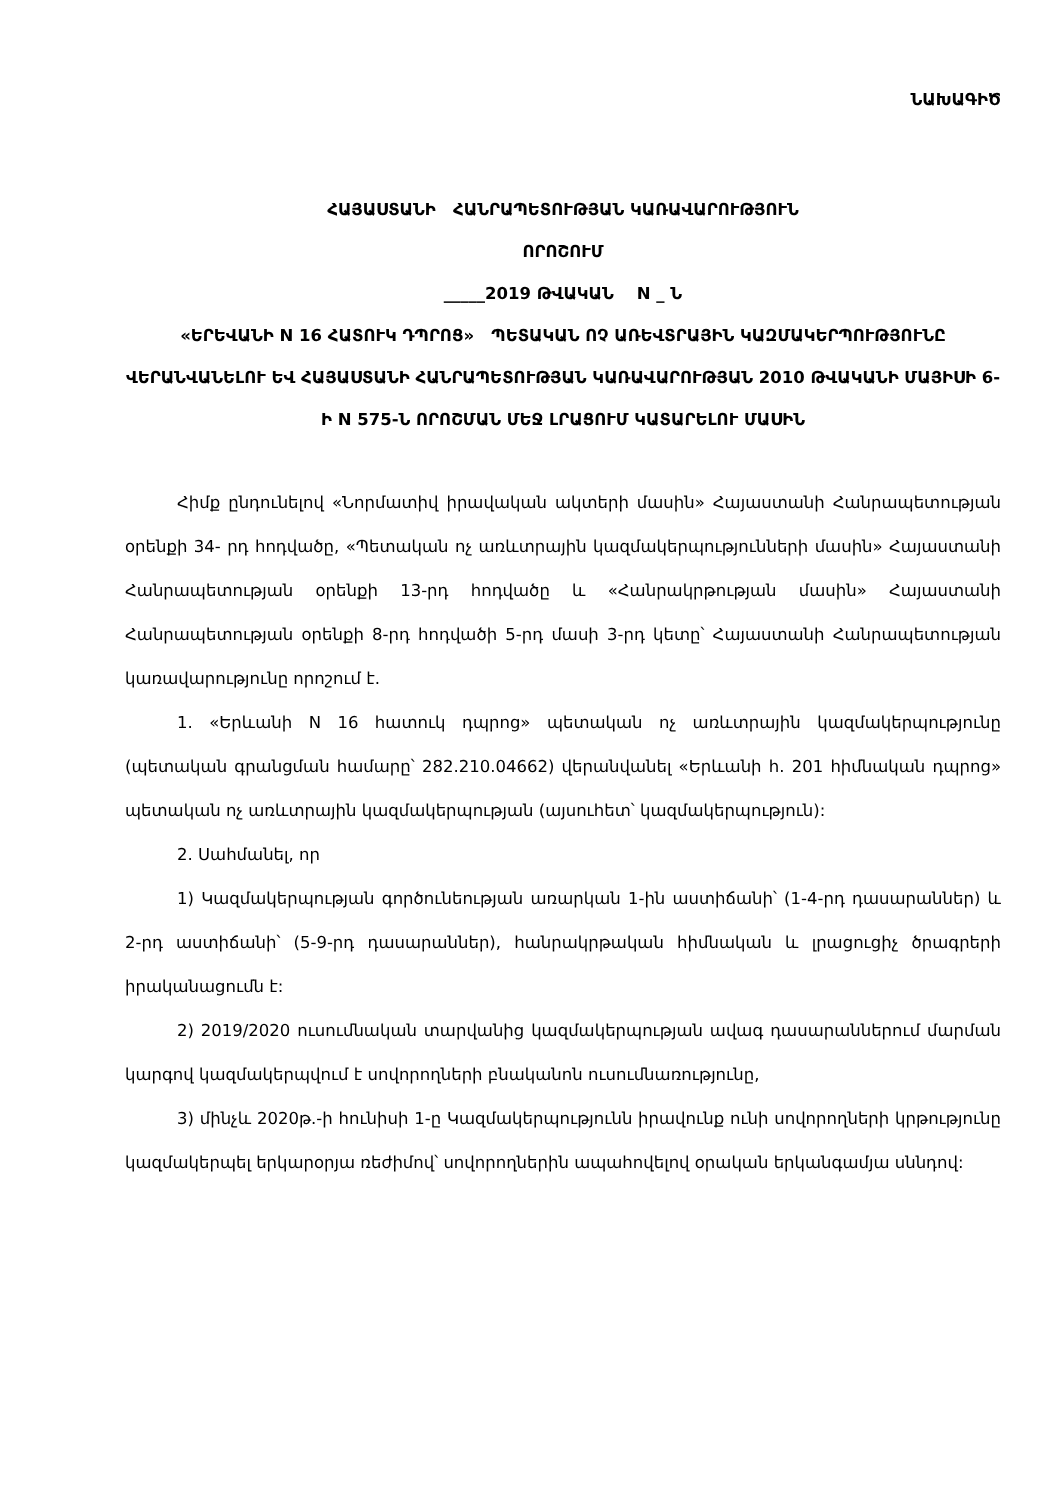ՆԱԽԱԳԻԾ
ՀԱՅԱՍՏԱՆԻ ՀԱՆՐԱՊԵՏՈՒԹՅԱՆ ԿԱՌԱՎԱՐՈՒԹՅՈՒՆ
ՈՐՈՇՈՒՄ
_____2019 ԹՎԱԿԱՆ N _ Ն
«ԵՐԵՎԱՆԻ N 16 ՀԱՏՈՒԿ ԴՊՐՈՑ» ՊԵՏԱԿԱՆ ՈՉ ԱՌԵՎՏՐԱՅԻՆ ԿԱԶՄԱԿԵՐՊՈՒԹՅՈՒՆԸ ՎԵՐԱՆՎԱՆԵԼՈՒ ԵՎ ՀԱՅԱՍՏԱՆԻ ՀԱՆՐԱՊԵՏՈՒԹՅԱՆ ԿԱՌԱՎԱՐՈՒԹՅԱՆ 2010 ԹՎԱԿԱՆԻ ՄԱՅԻՍԻ 6-Ի N 575-Ն ՈՐՈՇՄԱՆ ՄԵՋ ԼՐԱՑՈՒՄ ԿԱՏԱՐԵԼՈՒ ՄԱՍԻՆ
Հիմք ընդունելով «Նորմատիվ իրավական ակտերի մասին» Հայաստանի Հանրապետության օրենքի 34- րդ հոդվածը, «Պետական ոչ առևտրային կազմակերպությունների մասին» Հայաստանի Հանրապետության օրենքի 13-րդ հոդվածը և «Հանրակրթության մասին» Հայաստանի Հանրապետության օրենքի 8-րդ հոդվածի 5-րդ մասի 3-րդ կետը՝ Հայաստանի Հանրապետության կառավարությունը որոշում է.
1. «Երևանի N 16 հատուկ դպրոց» պետական ոչ առևտրային կազմակերպությունը (պետական գրանցման համարը՝ 282.210.04662) վերանվանել «Երևանի հ. 201 հիմնական դպրոց» պետական ոչ առևտրային կազմակերպության (այսուհետ՝ կազմակերպություն):
2. Սահմանել, որ
1) Կազմակերպության գործունեության առարկան 1-ին աստիճանի՝ (1-4-րդ դասարաններ) և 2-րդ աստիճանի՝ (5-9-րդ դասարաններ), հանրակրթական հիմնական և լրացուցիչ ծրագրերի իրականացումն է:
2) 2019/2020 ուսումնական տարվանից կազմակերպության ավագ դասարաններում մարման կարգով կազմակերպվում է սովորողների բնականոն ուսումնառությունը,
3) մինչև 2020թ.-ի հունիսի 1-ը Կազմակերպությունն իրավունք ունի սովորողների կրթությունը կազմակերպել երկարօրյա ռեժիմով՝ սովորողներին ապահովելով օրական երկանգամյա սննդով: